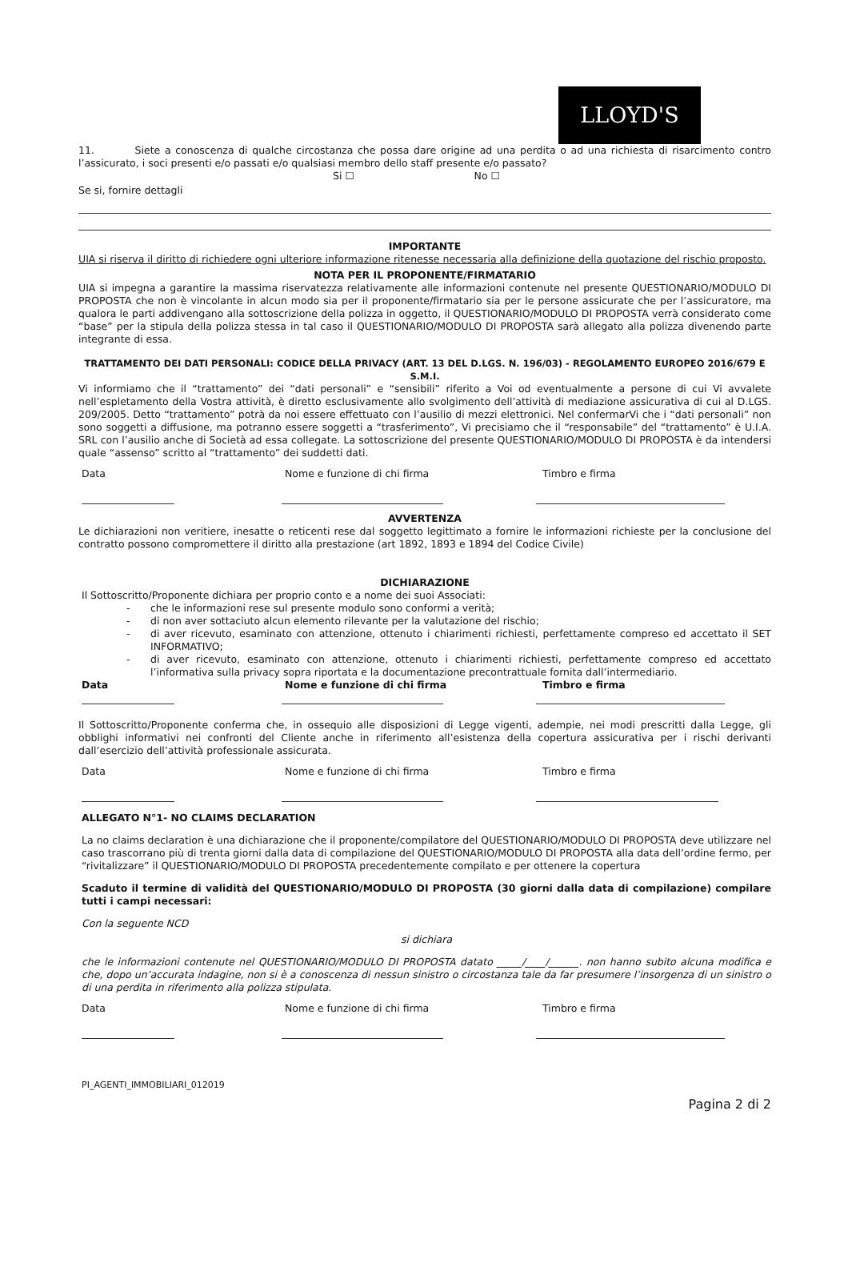LLOYD'S
11. Siete a conoscenza di qualche circostanza che possa dare origine ad una perdita o ad una richiesta di risarcimento contro l’assicurato, i soci presenti e/o passati e/o qualsiasi membro dello staff presente e/o passato?
Si ☐ No ☐
Se si, fornire dettagli
IMPORTANTE
UIA si riserva il diritto di richiedere ogni ulteriore informazione ritenesse necessaria alla definizione della quotazione del rischio proposto.
NOTA PER IL PROPONENTE/FIRMATARIO
UIA si impegna a garantire la massima riservatezza relativamente alle informazioni contenute nel presente QUESTIONARIO/MODULO DI PROPOSTA che non è vincolante in alcun modo sia per il proponente/firmatario sia per le persone assicurate che per l’assicuratore, ma qualora le parti addivengano alla sottoscrizione della polizza in oggetto, il QUESTIONARIO/MODULO DI PROPOSTA verrà considerato come “base” per la stipula della polizza stessa in tal caso il QUESTIONARIO/MODULO DI PROPOSTA sarà allegato alla polizza divenendo parte integrante di essa.
TRATTAMENTO DEI DATI PERSONALI: CODICE DELLA PRIVACY (ART. 13 DEL D.LGS. N. 196/03) - REGOLAMENTO EUROPEO 2016/679 E S.M.I.
Vi informiamo che il “trattamento” dei “dati personali” e “sensibili” riferito a Voi od eventualmente a persone di cui Vi avvalete nell’espletamento della Vostra attività, è diretto esclusivamente allo svolgimento dell’attività di mediazione assicurativa di cui al D.LGS. 209/2005. Detto “trattamento” potrà da noi essere effettuato con l’ausilio di mezzi elettronici. Nel confermarVi che i “dati personali” non sono soggetti a diffusione, ma potranno essere soggetti a “trasferimento”, Vi precisiamo che il “responsabile” del “trattamento” è U.I.A. SRL con l’ausilio anche di Società ad essa collegate. La sottoscrizione del presente QUESTIONARIO/MODULO DI PROPOSTA è da intendersi quale “assenso” scritto al “trattamento” dei suddetti dati.
Data Nome e funzione di chi firma Timbro e firma
AVVERTENZA
Le dichiarazioni non veritiere, inesatte o reticenti rese dal soggetto legittimato a fornire le informazioni richieste per la conclusione del contratto possono compromettere il diritto alla prestazione (art 1892, 1893 e 1894 del Codice Civile)
DICHIARAZIONE
Il Sottoscritto/Proponente dichiara per proprio conto e a nome dei suoi Associati:
- che le informazioni rese sul presente modulo sono conformi a verità;
- di non aver sottaciuto alcun elemento rilevante per la valutazione del rischio;
- di aver ricevuto, esaminato con attenzione, ottenuto i chiarimenti richiesti, perfettamente compreso ed accettato il SET INFORMATIVO;
- di aver ricevuto, esaminato con attenzione, ottenuto i chiarimenti richiesti, perfettamente compreso ed accettato l’informativa sulla privacy sopra riportata e la documentazione precontrattuale fornita dall’intermediario.
Data Nome e funzione di chi firma Timbro e firma
Il Sottoscritto/Proponente conferma che, in ossequio alle disposizioni di Legge vigenti, adempie, nei modi prescritti dalla Legge, gli obblighi informativi nei confronti del Cliente anche in riferimento all’esistenza della copertura assicurativa per i rischi derivanti dall’esercizio dell’attività professionale assicurata.
Data Nome e funzione di chi firma Timbro e firma
ALLEGATO N°1- NO CLAIMS DECLARATION
La no claims declaration è una dichiarazione che il proponente/compilatore del QUESTIONARIO/MODULO DI PROPOSTA deve utilizzare nel caso trascorrano più di trenta giorni dalla data di compilazione del QUESTIONARIO/MODULO DI PROPOSTA alla data dell’ordine fermo, per “rivitalizzare” il QUESTIONARIO/MODULO DI PROPOSTA precedentemente compilato e per ottenere la copertura
Scaduto il termine di validità del QUESTIONARIO/MODULO DI PROPOSTA (30 giorni dalla data di compilazione) compilare tutti i campi necessari:
Con la seguente NCD
si dichiara
che le informazioni contenute nel QUESTIONARIO/MODULO DI PROPOSTA datato _____/____/______. non hanno subito alcuna modifica e che, dopo un’accurata indagine, non si è a conoscenza di nessun sinistro o circostanza tale da far presumere l’insorgenza di un sinistro o di una perdita in riferimento alla polizza stipulata.
Data Nome e funzione di chi firma Timbro e firma
PI_AGENTI_IMMOBILIARI_012019
Pagina 2 di 2